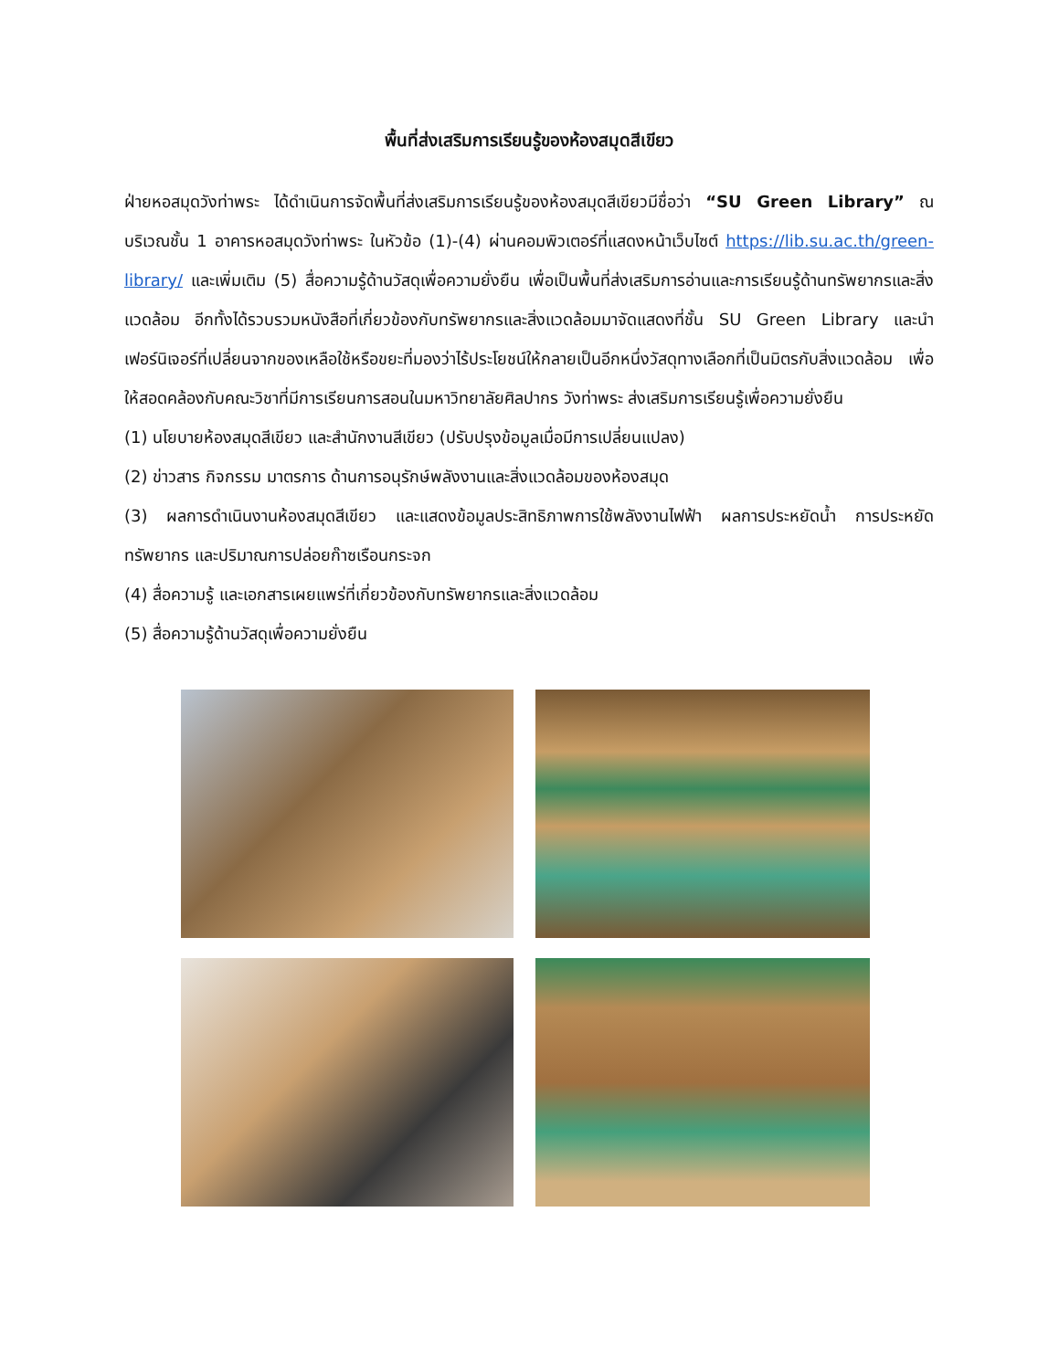พื้นที่ส่งเสริมการเรียนรู้ของห้องสมุดสีเขียว
ฝ่ายหอสมุดวังท่าพระ ได้ดำเนินการจัดพื้นที่ส่งเสริมการเรียนรู้ของห้องสมุดสีเขียวมีชื่อว่า “SU Green Library” ณ บริเวณชั้น 1 อาคารหอสมุดวังท่าพระ ในหัวข้อ (1)-(4) ผ่านคอมพิวเตอร์ที่แสดงหน้าเว็บไซต์ https://lib.su.ac.th/green-library/ และเพิ่มเติม (5) สื่อความรู้ด้านวัสดุเพื่อความยั่งยืน เพื่อเป็นพื้นที่ส่งเสริมการอ่านและการเรียนรู้ด้านทรัพยากรและสิ่งแวดล้อม อีกทั้งได้รวบรวมหนังสือที่เกี่ยวข้องกับทรัพยากรและสิ่งแวดล้อมมาจัดแสดงที่ชั้น SU Green Library และนำเฟอร์นิเจอร์ที่เปลี่ยนจากของเหลือใช้หรือขยะที่มองว่าไร้ประโยชน์ให้กลายเป็นอีกหนึ่งวัสดุทางเลือกที่เป็นมิตรกับสิ่งแวดล้อม เพื่อให้สอดคล้องกับคณะวิชาที่มีการเรียนการสอนในมหาวิทยาลัยศิลปากร วังท่าพระ ส่งเสริมการเรียนรู้เพื่อความยั่งยืน
(1) นโยบายห้องสมุดสีเขียว และสำนักงานสีเขียว (ปรับปรุงข้อมูลเมื่อมีการเปลี่ยนแปลง)
(2) ข่าวสาร กิจกรรม มาตรการ ด้านการอนุรักษ์พลังงานและสิ่งแวดล้อมของห้องสมุด
(3) ผลการดำเนินงานห้องสมุดสีเขียว และแสดงข้อมูลประสิทธิภาพการใช้พลังงานไฟฟ้า ผลการประหยัดน้ำ การประหยัดทรัพยากร และปริมาณการปล่อยก๊าซเรือนกระจก
(4) สื่อความรู้ และเอกสารเผยแพร่ที่เกี่ยวข้องกับทรัพยากรและสิ่งแวดล้อม
(5) สื่อความรู้ด้านวัสดุเพื่อความยั่งยืน